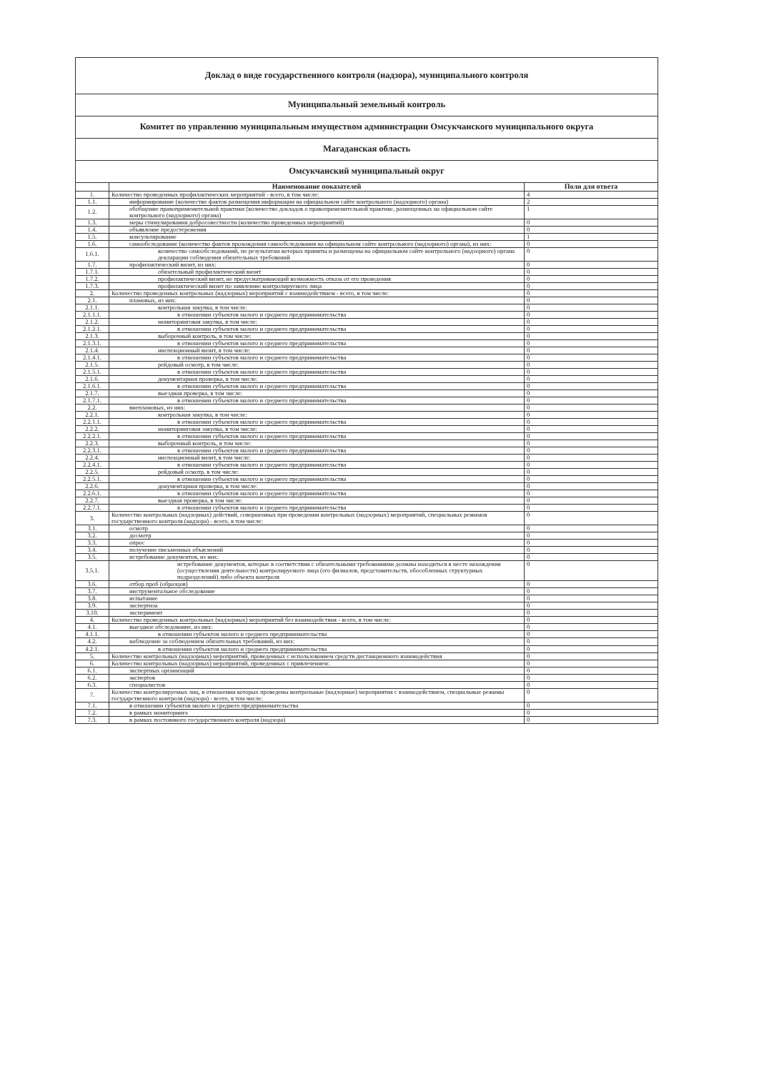| Доклад о виде государственного контроля (надзора), муниципального контроля | | |
| Муниципальный земельный контроль | | |
| Комитет по управлению муниципальным имуществом администрации Омсукчанского муниципального округа | | |
| Магаданская область | | |
| Омсукчанский муниципальный округ | | |
| | Наименование показателей | Поля для ответа |
| 1. | Количество проведенных профилактических мероприятий - всего, в том числе: | 4 |
| 1.1. | информирование (количество фактов размещения информации на официальном сайте контрольного (надзорного) органа) | 2 |
| 1.2. | обобщение правоприменительной практики (количество докладов о правоприменительной практике, размещенных на официальном сайте контрольного (надзорного) органа) | 1 |
| 1.3. | меры стимулирования добросовестности (количество проведенных мероприятий) | 0 |
| 1.4. | объявление предостережения | 0 |
| 1.5. | консультирование | 1 |
| 1.6. | самообследование (количество фактов прохождения самообследования на официальном сайте контрольного (надзорного) органа), из них: | 0 |
| 1.6.1. | количество самообследований, по результатам которых приняты и размещены на официальном сайте контрольного (надзорного) органа декларации соблюдения обязательных требований | 0 |
| 1.7. | профилактический визит, из них: | 0 |
| 1.7.1. | обязательный профилактический визит | 0 |
| 1.7.2. | профилактический визит, не предусматривающий возможность отказа от его проведения | 0 |
| 1.7.3. | профилактический визит по заявлению контролируемого лица | 0 |
| 2. | Количество проведенных контрольных (надзорных) мероприятий с взаимодействием - всего, в том числе: | 0 |
| 2.1. | плановых, из них: | 0 |
| 2.1.1. | контрольная закупка, в том числе: | 0 |
| 2.1.1.1. | в отношении субъектов малого и среднего предпринимательства | 0 |
| 2.1.2. | мониторинговая закупка, в том числе: | 0 |
| 2.1.2.1. | в отношении субъектов малого и среднего предпринимательства | 0 |
| 2.1.3. | выборочный контроль, в том числе: | 0 |
| 2.1.3.1. | в отношении субъектов малого и среднего предпринимательства | 0 |
| 2.1.4. | инспекционный визит, в том числе: | 0 |
| 2.1.4.1. | в отношении субъектов малого и среднего предпринимательства | 0 |
| 2.1.5. | рейдовый осмотр, в том числе: | 0 |
| 2.1.5.1. | в отношении субъектов малого и среднего предпринимательства | 0 |
| 2.1.6. | документарная проверка, в том числе: | 0 |
| 2.1.6.1. | в отношении субъектов малого и среднего предпринимательства | 0 |
| 2.1.7. | выездная проверка, в том числе: | 0 |
| 2.1.7.1. | в отношении субъектов малого и среднего предпринимательства | 0 |
| 2.2. | внеплановых, из них: | 0 |
| 2.2.1. | контрольная закупка, в том числе: | 0 |
| 2.2.1.1. | в отношении субъектов малого и среднего предпринимательства | 0 |
| 2.2.2. | мониторинговая закупка, в том числе: | 0 |
| 2.2.2.1. | в отношении субъектов малого и среднего предпринимательства | 0 |
| 2.2.3. | выборочный контроль, в том числе: | 0 |
| 2.2.3.1. | в отношении субъектов малого и среднего предпринимательства | 0 |
| 2.2.4. | инспекционный визит, в том числе: | 0 |
| 2.2.4.1. | в отношении субъектов малого и среднего предпринимательства | 0 |
| 2.2.5. | рейдовый осмотр, в том числе: | 0 |
| 2.2.5.1. | в отношении субъектов малого и среднего предпринимательства | 0 |
| 2.2.6. | документарная проверка, в том числе: | 0 |
| 2.2.6.1. | в отношении субъектов малого и среднего предпринимательства | 0 |
| 2.2.7. | выездная проверка, в том числе: | 0 |
| 2.2.7.1. | в отношении субъектов малого и среднего предпринимательства | 0 |
| 3. | Количество контрольных (надзорных) действий, совершенных при проведении контрольных (надзорных) мероприятий, специальных режимов государственного контроля (надзора) - всего, в том числе: | 0 |
| 3.1. | осмотр | 0 |
| 3.2. | досмотр | 0 |
| 3.3. | опрос | 0 |
| 3.4. | получение письменных объяснений | 0 |
| 3.5. | истребование документов, из них: | 0 |
| 3.5.1. | истребование документов, которые в соответствии с обязательными требованиями должны находиться в месте нахождения (осуществления деятельности) контролируемого лица (его филиалов, представительств, обособленных структурных подразделений) либо объекта контроля | 0 |
| 3.6. | отбор проб (образцов) | 0 |
| 3.7. | инструментальное обследование | 0 |
| 3.8. | испытание | 0 |
| 3.9. | экспертиза | 0 |
| 3.10. | эксперимент | 0 |
| 4. | Количество проведенных контрольных (надзорных) мероприятий без взаимодействия - всего, в том числе: | 0 |
| 4.1. | выездное обследование, из них: | 0 |
| 4.1.1. | в отношении субъектов малого и среднего предпринимательства | 0 |
| 4.2. | наблюдение за соблюдением обязательных требований, из них: | 0 |
| 4.2.1. | в отношении субъектов малого и среднего предпринимательства | 0 |
| 5. | Количество контрольных (надзорных) мероприятий, проведенных с использованием средств дистанционного взаимодействия | 0 |
| 6. | Количество контрольных (надзорных) мероприятий, проведенных с привлечением: | 0 |
| 6.1. | экспертных организаций | 0 |
| 6.2. | экспертов | 0 |
| 6.3. | специалистов | 0 |
| 7. | Количество контролируемых лиц, в отношении которых проведены контрольные (надзорные) мероприятия с взаимодействием, специальные режимы государственного контроля (надзора) - всего, в том числе: | 0 |
| 7.1. | в отношении субъектов малого и среднего предпринимательства | 0 |
| 7.2. | в рамках мониторинга | 0 |
| 7.3. | в рамках постоянного государственного контроля (надзора) | 0 |